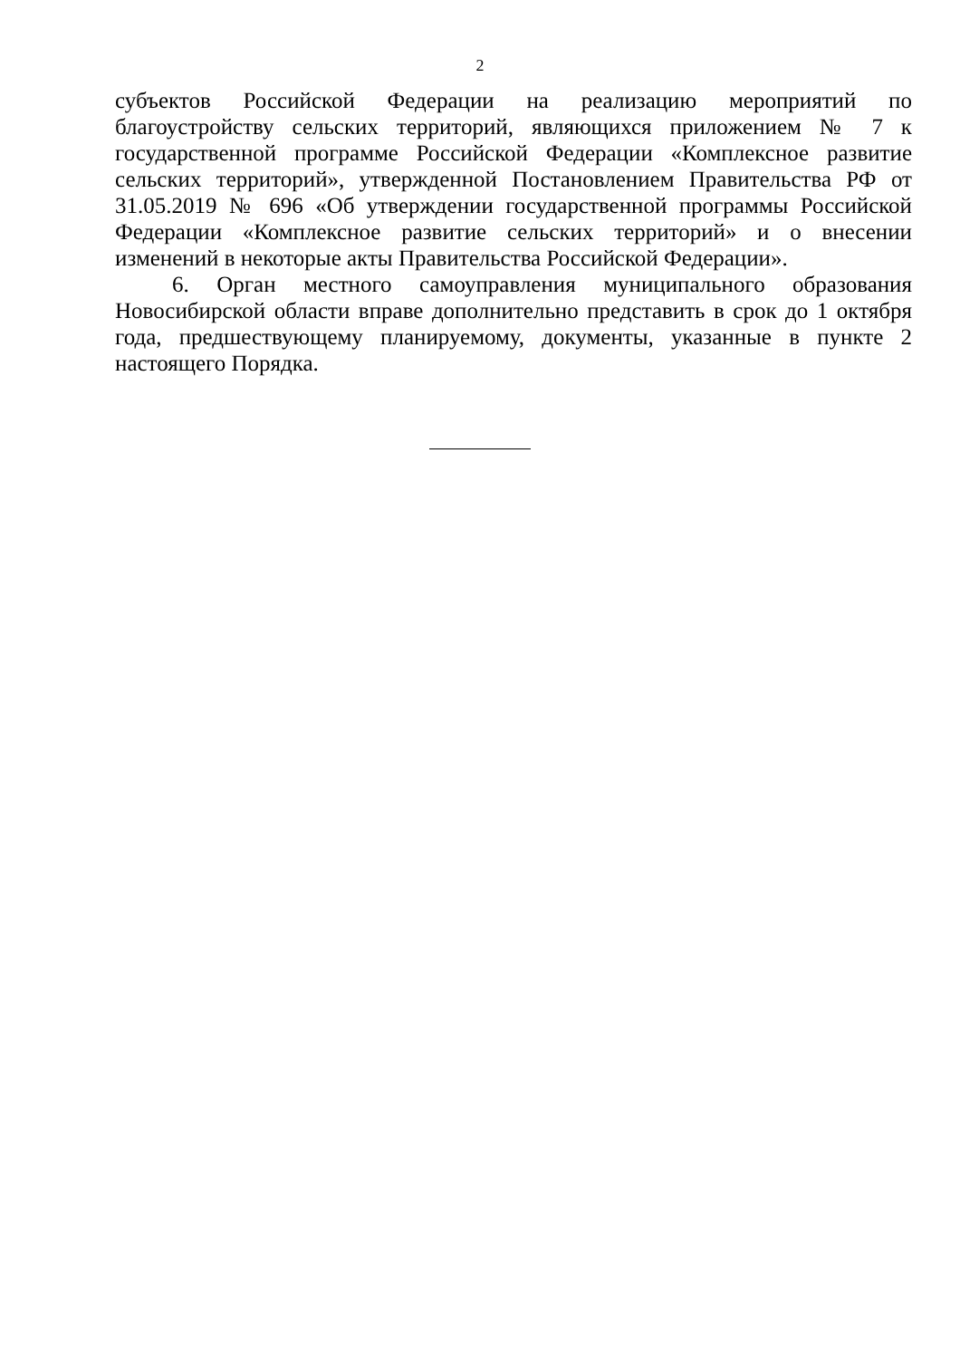2
субъектов Российской Федерации на реализацию мероприятий по благоустройству сельских территорий, являющихся приложением № 7 к государственной программе Российской Федерации «Комплексное развитие сельских территорий», утвержденной Постановлением Правительства РФ от 31.05.2019 № 696 «Об утверждении государственной программы Российской Федерации «Комплексное развитие сельских территорий» и о внесении изменений в некоторые акты Правительства Российской Федерации».
6. Орган местного самоуправления муниципального образования Новосибирской области вправе дополнительно представить в срок до 1 октября года, предшествующему планируемому, документы, указанные в пункте 2 настоящего Порядка.